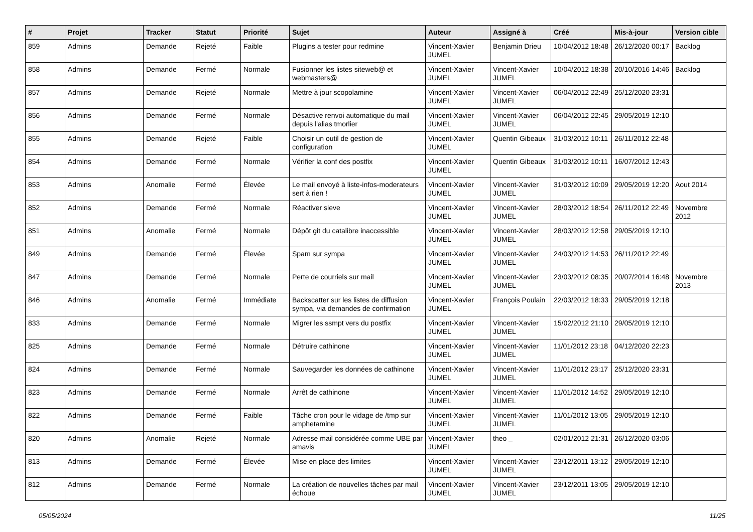| # | Projet | Tracker | Statut | Priorité | Sujet | Auteur | Assigné à | Créé | Mis-à-jour | Version cible |
| --- | --- | --- | --- | --- | --- | --- | --- | --- | --- | --- |
| 859 | Admins | Demande | Rejeté | Faible | Plugins a tester pour redmine | Vincent-Xavier JUMEL | Benjamin Drieu | 10/04/2012 18:48 | 26/12/2020 00:17 | Backlog |
| 858 | Admins | Demande | Fermé | Normale | Fusionner les listes siteweb@ et webmasters@ | Vincent-Xavier JUMEL | Vincent-Xavier JUMEL | 10/04/2012 18:38 | 20/10/2016 14:46 | Backlog |
| 857 | Admins | Demande | Rejeté | Normale | Mettre à jour scopolamine | Vincent-Xavier JUMEL | Vincent-Xavier JUMEL | 06/04/2012 22:49 | 25/12/2020 23:31 | |
| 856 | Admins | Demande | Fermé | Normale | Désactive renvoi automatique du mail depuis l'alias tmorlier | Vincent-Xavier JUMEL | Vincent-Xavier JUMEL | 06/04/2012 22:45 | 29/05/2019 12:10 | |
| 855 | Admins | Demande | Rejeté | Faible | Choisir un outil de gestion de configuration | Vincent-Xavier JUMEL | Quentin Gibeaux | 31/03/2012 10:11 | 26/11/2012 22:48 | |
| 854 | Admins | Demande | Fermé | Normale | Vérifier la conf des postfix | Vincent-Xavier JUMEL | Quentin Gibeaux | 31/03/2012 10:11 | 16/07/2012 12:43 | |
| 853 | Admins | Anomalie | Fermé | Élevée | Le mail envoyé à liste-infos-moderateurs sert à rien ! | Vincent-Xavier JUMEL | Vincent-Xavier JUMEL | 31/03/2012 10:09 | 29/05/2019 12:20 | Aout 2014 |
| 852 | Admins | Demande | Fermé | Normale | Réactiver sieve | Vincent-Xavier JUMEL | Vincent-Xavier JUMEL | 28/03/2012 18:54 | 26/11/2012 22:49 | Novembre 2012 |
| 851 | Admins | Anomalie | Fermé | Normale | Dépôt git du catalibre inaccessible | Vincent-Xavier JUMEL | Vincent-Xavier JUMEL | 28/03/2012 12:58 | 29/05/2019 12:10 | |
| 849 | Admins | Demande | Fermé | Élevée | Spam sur sympa | Vincent-Xavier JUMEL | Vincent-Xavier JUMEL | 24/03/2012 14:53 | 26/11/2012 22:49 | |
| 847 | Admins | Demande | Fermé | Normale | Perte de courriels sur mail | Vincent-Xavier JUMEL | Vincent-Xavier JUMEL | 23/03/2012 08:35 | 20/07/2014 16:48 | Novembre 2013 |
| 846 | Admins | Anomalie | Fermé | Immédiate | Backscatter sur les listes de diffusion sympa, via demandes de confirmation | Vincent-Xavier JUMEL | François Poulain | 22/03/2012 18:33 | 29/05/2019 12:18 | |
| 833 | Admins | Demande | Fermé | Normale | Migrer les ssmpt vers du postfix | Vincent-Xavier JUMEL | Vincent-Xavier JUMEL | 15/02/2012 21:10 | 29/05/2019 12:10 | |
| 825 | Admins | Demande | Fermé | Normale | Détruire cathinone | Vincent-Xavier JUMEL | Vincent-Xavier JUMEL | 11/01/2012 23:18 | 04/12/2020 22:23 | |
| 824 | Admins | Demande | Fermé | Normale | Sauvegarder les données de cathinone | Vincent-Xavier JUMEL | Vincent-Xavier JUMEL | 11/01/2012 23:17 | 25/12/2020 23:31 | |
| 823 | Admins | Demande | Fermé | Normale | Arrêt de cathinone | Vincent-Xavier JUMEL | Vincent-Xavier JUMEL | 11/01/2012 14:52 | 29/05/2019 12:10 | |
| 822 | Admins | Demande | Fermé | Faible | Tâche cron pour le vidage de /tmp sur amphetamine | Vincent-Xavier JUMEL | Vincent-Xavier JUMEL | 11/01/2012 13:05 | 29/05/2019 12:10 | |
| 820 | Admins | Anomalie | Rejeté | Normale | Adresse mail considérée comme UBE par amavis | Vincent-Xavier JUMEL | theo _ | 02/01/2012 21:31 | 26/12/2020 03:06 | |
| 813 | Admins | Demande | Fermé | Élevée | Mise en place des limites | Vincent-Xavier JUMEL | Vincent-Xavier JUMEL | 23/12/2011 13:12 | 29/05/2019 12:10 | |
| 812 | Admins | Demande | Fermé | Normale | La création de nouvelles tâches par mail échoue | Vincent-Xavier JUMEL | Vincent-Xavier JUMEL | 23/12/2011 13:05 | 29/05/2019 12:10 | |
05/05/2024 11/25